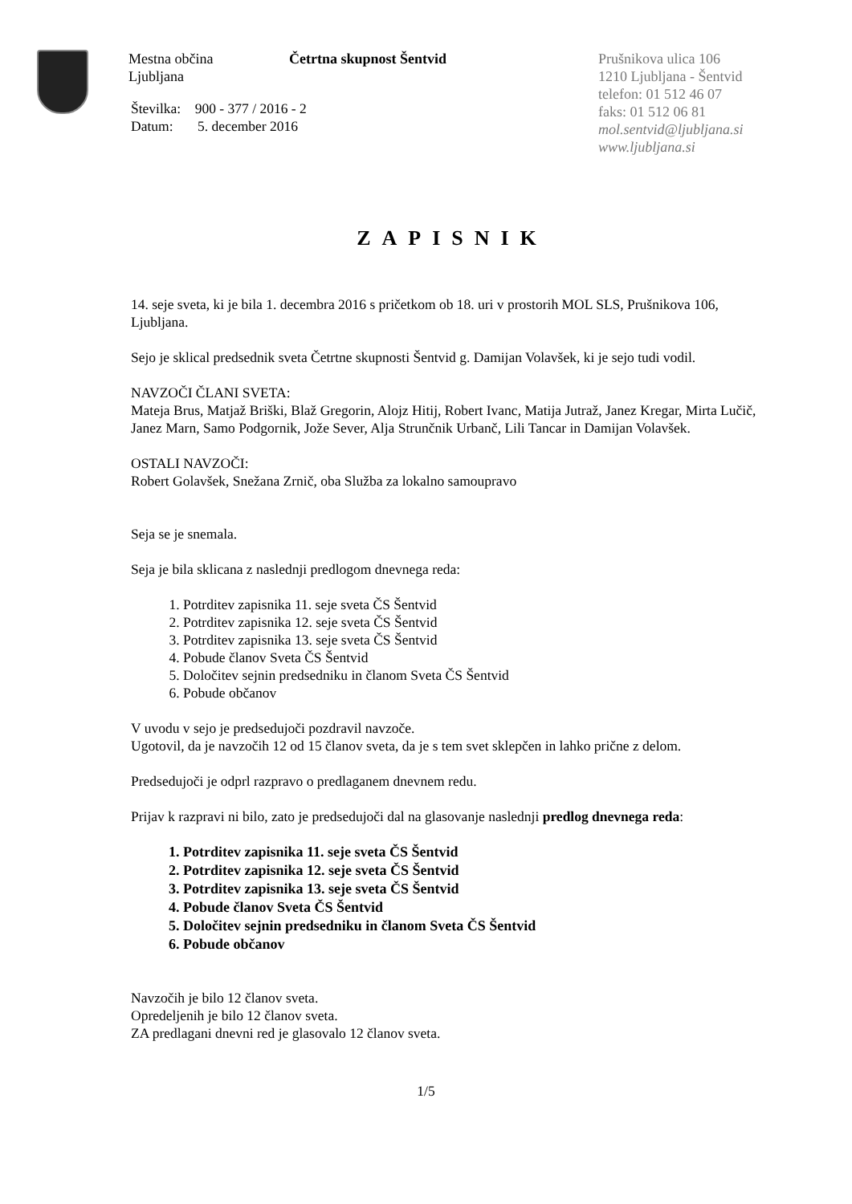Mestna občina
Ljubljana
Četrtna skupnost Šentvid Prušnikova ulica 106
1210 Ljubljana - Šentvid
telefon: 01 512 46 07
faks: 01 512 06 81
mol.sentvid@ljubljana.si
www.ljubljana.si
Številka: 900 - 377 / 2016 - 2
Datum: 5. december 2016
ZAPISNIK
14. seje sveta, ki je bila 1. decembra 2016 s pričetkom ob 18. uri v prostorih MOL SLS, Prušnikova 106, Ljubljana.
Sejo je sklical predsednik sveta Četrtne skupnosti Šentvid g. Damijan Volavšek, ki je sejo tudi vodil.
NAVZOČI ČLANI SVETA:
Mateja Brus, Matjaž Briški, Blaž Gregorin, Alojz Hitij, Robert Ivanc, Matija Jutraž, Janez Kregar, Mirta Lučič, Janez Marn, Samo Podgornik, Jože Sever, Alja Strunčnik Urbanč, Lili Tancar in Damijan Volavšek.
OSTALI NAVZOČI:
Robert Golavšek, Snežana Zrnič, oba Služba za lokalno samoupravo
Seja se je snemala.
Seja je bila sklicana z naslednji predlogom dnevnega reda:
1. Potrditev zapisnika 11. seje sveta ČS Šentvid
2. Potrditev zapisnika 12. seje sveta ČS Šentvid
3. Potrditev zapisnika 13. seje sveta ČS Šentvid
4. Pobude članov Sveta ČS Šentvid
5. Določitev sejnin predsedniku in članom Sveta ČS Šentvid
6. Pobude občanov
V uvodu v sejo je predsedujoči pozdravil navzoče.
Ugotovil, da je navzočih 12 od 15 članov sveta, da je s tem svet sklepčen in lahko prične z delom.
Predsedujoči je odprl razpravo o predlaganem dnevnem redu.
Prijav k razpravi ni bilo, zato je predsedujoči dal na glasovanje naslednji predlog dnevnega reda:
1. Potrditev zapisnika 11. seje sveta ČS Šentvid
2. Potrditev zapisnika 12. seje sveta ČS Šentvid
3. Potrditev zapisnika 13. seje sveta ČS Šentvid
4. Pobude članov Sveta ČS Šentvid
5. Določitev sejnin predsedniku in članom Sveta ČS Šentvid
6. Pobude občanov
Navzočih je bilo 12 članov sveta.
Opredeljenih je bilo 12 članov sveta.
ZA predlagani dnevni red je glasovalo 12 članov sveta.
1/5